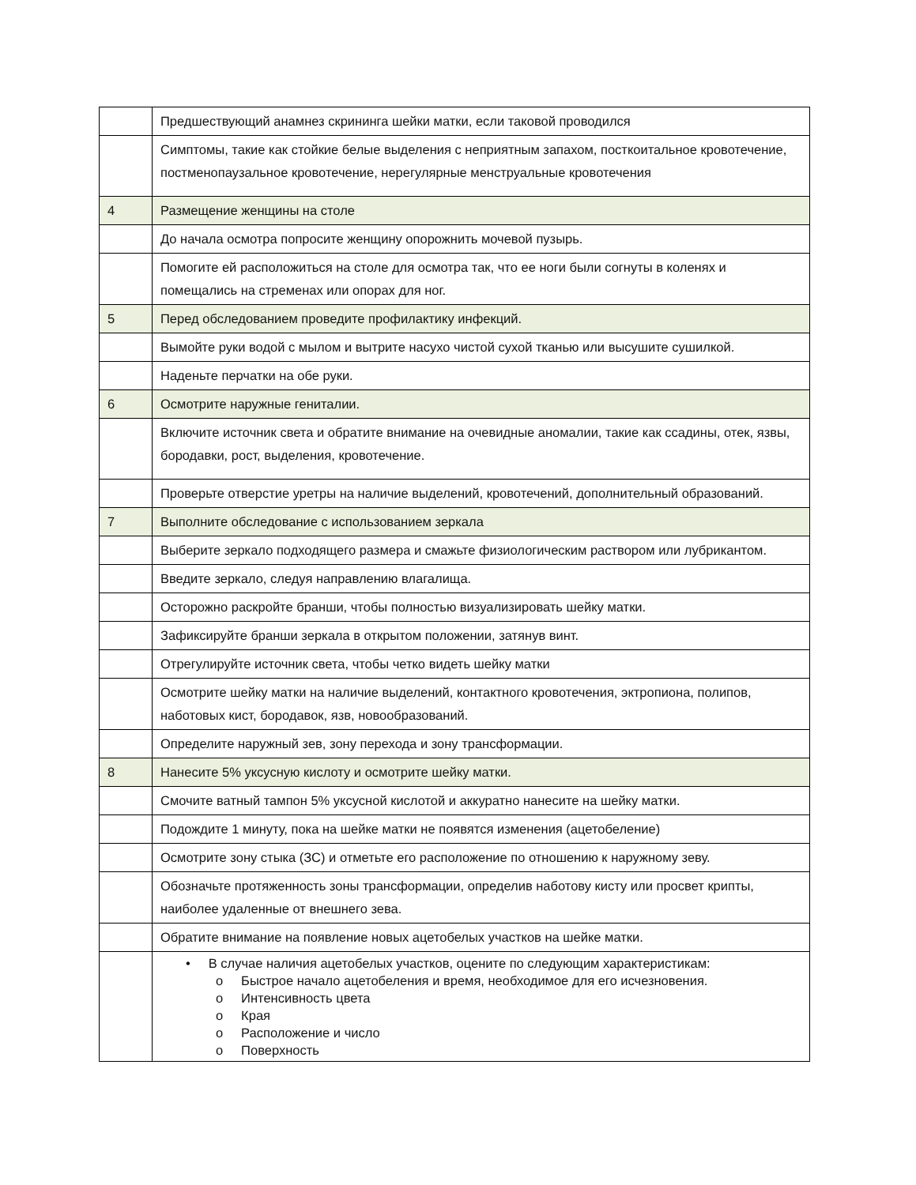| | Предшествующий анамнез скрининга шейки матки, если таковой проводился |
| | Симптомы, такие как стойкие белые выделения с неприятным запахом, посткоитальное кровотечение, постменопаузальное кровотечение, нерегулярные менструальные кровотечения |
| 4 | Размещение женщины на столе |
| | До начала осмотра попросите женщину опорожнить мочевой пузырь. |
| | Помогите ей расположиться на столе для осмотра так, что ее ноги были согнуты в коленях и помещались на стременах или опорах для ног. |
| 5 | Перед обследованием проведите профилактику инфекций. |
| | Вымойте руки водой с мылом и вытрите насухо чистой сухой тканью или высушите сушилкой. |
| | Наденьте перчатки на обе руки. |
| 6 | Осмотрите наружные гениталии. |
| | Включите источник света и обратите внимание на очевидные аномалии, такие как ссадины, отек, язвы, бородавки, рост, выделения, кровотечение. |
| | Проверьте отверстие уретры на наличие выделений, кровотечений, дополнительный образований. |
| 7 | Выполните обследование с использованием зеркала |
| | Выберите зеркало подходящего размера и смажьте физиологическим раствором или лубрикантом. |
| | Введите зеркало, следуя направлению влагалища. |
| | Осторожно раскройте бранши, чтобы полностью визуализировать шейку матки. |
| | Зафиксируйте бранши зеркала в открытом положении, затянув винт. |
| | Отрегулируйте источник света, чтобы четко видеть шейку матки |
| | Осмотрите шейку матки на наличие выделений, контактного кровотечения, эктропиона, полипов, наботовых кист, бородавок, язв, новообразований. |
| | Определите наружный зев, зону перехода и зону трансформации. |
| 8 | Нанесите 5% уксусную кислоту и осмотрите шейку матки. |
| | Смочите ватный тампон 5% уксусной кислотой и аккуратно нанесите на шейку матки. |
| | Подождите 1 минуту, пока на шейке матки не появятся изменения (ацетобеление) |
| | Осмотрите зону стыка (ЗС) и отметьте его расположение по отношению к наружному зеву. |
| | Обозначьте протяженность зоны трансформации, определив наботову кисту или просвет крипты, наиболее удаленные от внешнего зева. |
| | Обратите внимание на появление новых ацетобелых участков на шейке матки. |
| | • В случае наличия ацетобелых участков, оцените по следующим характеристикам: o Быстрое начало ацетобеления и время, необходимое для его исчезновения. o Интенсивность цвета o Края o Расположение и число o Поверхность |